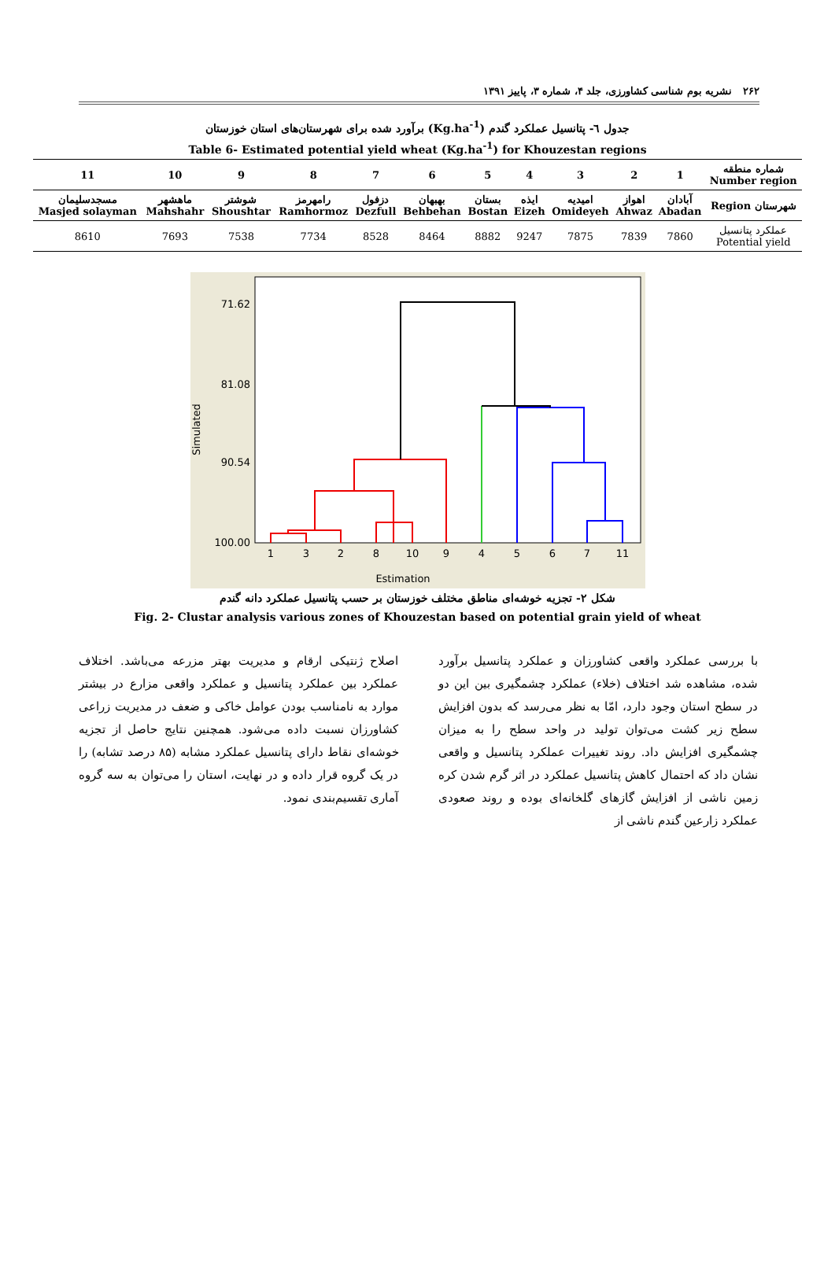۲۶۲ نشریه بوم شناسی کشاورزی، جلد ۴، شماره ۳، پاییز ۱۳۹۱
جدول ٦- پتانسیل عملکرد گندم (Kg.ha<sup>-1</sup>) برآورد شده برای شهرستان‌های استان خوزستان
Table 6- Estimated potential yield wheat (Kg.ha<sup>-1</sup>) for Khouzestan regions
| شماره منطقه Number region | 1 | 2 | 3 | 4 | 5 | 6 | 7 | 8 | 9 | 10 | 11 |
| --- | --- | --- | --- | --- | --- | --- | --- | --- | --- | --- | --- |
| شهرستان Region | آبادان Abadan | اهواز Ahwaz | امیدیه Omideyeh | ایذه Eizeh | بستان Bostan | بهبهان Behbehan | دزفول Dezfull | رامهرمز Ramhormoz | شوشتر Shoushtar | ماهشهر Mahshahr | مسجدسلیمان Masjed solayman |
| عملکرد پتانسیل Potential yield | 7860 | 7839 | 7875 | 9247 | 8882 | 8464 | 8528 | 7734 | 7538 | 7693 | 8610 |
Simulated
71.62
81.08
90.54
100.00
1
3
2
8
10
9
4
5
6
7
11
Estimation
شکل ۲- تجزیه خوشه‌ای مناطق مختلف خوزستان بر حسب پتانسیل عملکرد دانه گندم
Fig. 2- Clustar analysis various zones of Khouzestan based on potential grain yield of wheat
با بررسی عملکرد واقعی کشاورزان و عملکرد پتانسیل برآورد شده، مشاهده شد اختلاف (خلاء) عملکرد چشمگیری بین این دو در سطح استان وجود دارد، امّا به نظر می‌رسد که بدون افزایش سطح زیر کشت می‌توان تولید در واحد سطح را به میزان چشمگیری افزایش داد. روند تغییرات عملکرد پتانسیل و واقعی نشان داد که احتمال کاهش پتانسیل عملکرد در اثر گرم شدن کره زمین ناشی از افزایش گازهای گلخانه‌ای بوده و روند صعودی عملکرد زارعین گندم ناشی از
اصلاح ژنتیکی ارقام و مدیریت بهتر مزرعه می‌باشد. اختلاف عملکرد بین عملکرد پتانسیل و عملکرد واقعی مزارع در بیشتر موارد به نامناسب بودن عوامل خاکی و ضعف در مدیریت زراعی کشاورزان نسبت داده می‌شود. همچنین نتایج حاصل از تجزیه خوشه‌ای نقاط دارای پتانسیل عملکرد مشابه (۸۵ درصد تشابه) را در یک گروه قرار داده و در نهایت، استان را می‌توان به سه گروه آماری تقسیم‌بندی نمود.